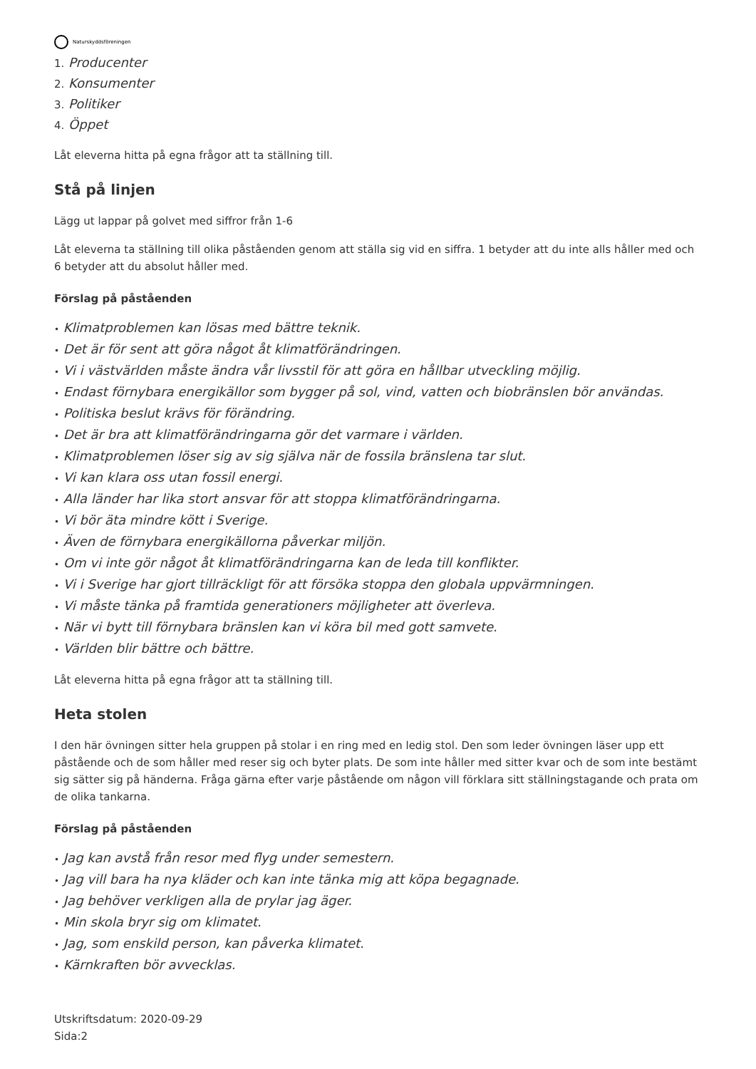Naturskyddsföreningen
1. Producenter
2. Konsumenter
3. Politiker
4. Öppet
Låt eleverna hitta på egna frågor att ta ställning till.
Stå på linjen
Lägg ut lappar på golvet med siffror från 1-6
Låt eleverna ta ställning till olika påståenden genom att ställa sig vid en siffra. 1 betyder att du inte alls håller med och 6 betyder att du absolut håller med.
Förslag på påståenden
• Klimatproblemen kan lösas med bättre teknik.
• Det är för sent att göra något åt klimatförändringen.
• Vi i västvärlden måste ändra vår livsstil för att göra en hållbar utveckling möjlig.
• Endast förnybara energikällor som bygger på sol, vind, vatten och biobränslen bör användas.
• Politiska beslut krävs för förändring.
• Det är bra att klimatförändringarna gör det varmare i världen.
• Klimatproblemen löser sig av sig själva när de fossila bränslena tar slut.
• Vi kan klara oss utan fossil energi.
• Alla länder har lika stort ansvar för att stoppa klimatförändringarna.
• Vi bör äta mindre kött i Sverige.
• Även de förnybara energikällorna påverkar miljön.
• Om vi inte gör något åt klimatförändringarna kan de leda till konflikter.
• Vi i Sverige har gjort tillräckligt för att försöka stoppa den globala uppvärmningen.
• Vi måste tänka på framtida generationers möjligheter att överleva.
• När vi bytt till förnybara bränslen kan vi köra bil med gott samvete.
• Världen blir bättre och bättre.
Låt eleverna hitta på egna frågor att ta ställning till.
Heta stolen
I den här övningen sitter hela gruppen på stolar i en ring med en ledig stol. Den som leder övningen läser upp ett påstående och de som håller med reser sig och byter plats. De som inte håller med sitter kvar och de som inte bestämt sig sätter sig på händerna. Fråga gärna efter varje påstående om någon vill förklara sitt ställningstagande och prata om de olika tankarna.
Förslag på påståenden
• Jag kan avstå från resor med flyg under semestern.
• Jag vill bara ha nya kläder och kan inte tänka mig att köpa begagnade.
• Jag behöver verkligen alla de prylar jag äger.
• Min skola bryr sig om klimatet.
• Jag, som enskild person, kan påverka klimatet.
• Kärnkraften bör avvecklas.
Utskriftsdatum: 2020-09-29
Sida:2